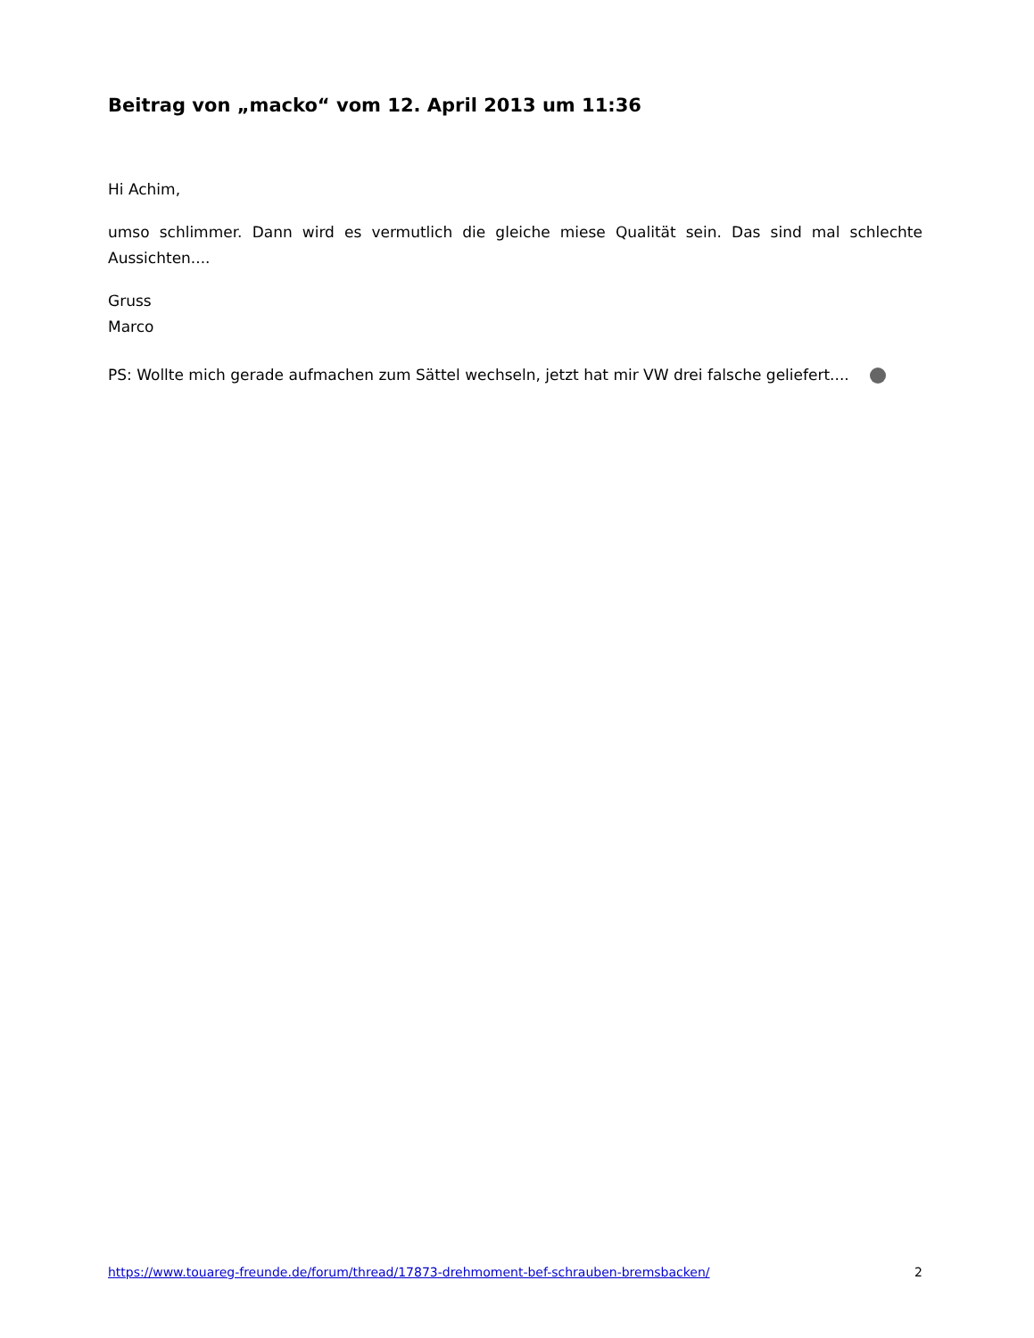Beitrag von „macko“ vom 12. April 2013 um 11:36
Hi Achim,
umso schlimmer. Dann wird es vermutlich die gleiche miese Qualität sein. Das sind mal schlechte Aussichten....
Gruss
Marco
PS: Wollte mich gerade aufmachen zum Sättel wechseln, jetzt hat mir VW drei falsche geliefert....
https://www.touareg-freunde.de/forum/thread/17873-drehmoment-bef-schrauben-bremsbacken/ 2